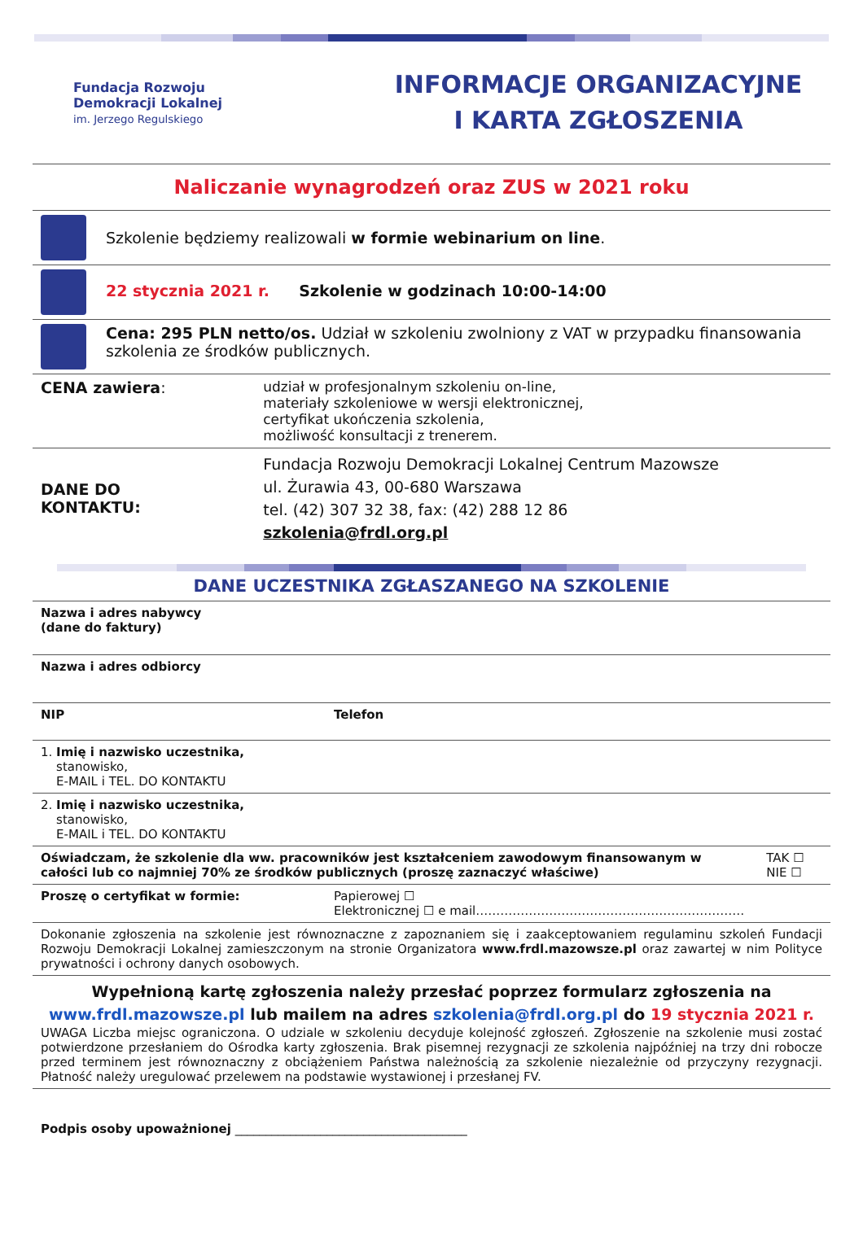Fundacja Rozwoju
Demokracji Lokalnej
im. Jerzego Regulskiego
INFORMACJE ORGANIZACYJNE
I KARTA ZGŁOSZENIA
Naliczanie wynagrodzeń oraz ZUS w 2021 roku
| | Szkolenie będziemy realizowali w formie webinarium on line . | |
| | 22 stycznia 2021 r. Szkolenie w godzinach 10:00-14:00 | |
| | Cena: 295 PLN netto/os. Udział w szkoleniu zwolniony z VAT w przypadku finansowania szkolenia ze środków publicznych. | |
| CENA zawiera : | | udział w profesjonalnym szkoleniu on-line, materiały szkoleniowe w wersji elektronicznej, certyfikat ukończenia szkolenia, możliwość konsultacji z trenerem. |
| DANE DO KONTAKTU: | | Fundacja Rozwoju Demokracji Lokalnej Centrum Mazowsze ul. Żurawia 43, 00-680 Warszawa tel. (42) 307 32 38, fax: (42) 288 12 86 szkolenia@frdl.org.pl |
DANE UCZESTNIKA ZGŁASZANEGO NA SZKOLENIE
| Nazwa i adres nabywcy (dane do faktury) | | |
| Nazwa i adres odbiorcy | | |
| NIP | Telefon | |
| 1. Imię i nazwisko uczestnika, stanowisko, E-MAIL i TEL. DO KONTAKTU | | |
| 2. Imię i nazwisko uczestnika, stanowisko, E-MAIL i TEL. DO KONTAKTU | | |
| Oświadczam, że szkolenie dla ww. pracowników jest kształceniem zawodowym finansowanym w całości lub co najmniej 70% ze środków publicznych (proszę zaznaczyć właściwe) | | TAK ☐ NIE ☐ |
| Proszę o certyfikat w formie: | Papierowej ☐ Elektronicznej ☐ e mail………………………………………………………… | |
| Dokonanie zgłoszenia na szkolenie jest równoznaczne z zapoznaniem się i zaakceptowaniem regulaminu szkoleń Fundacji Rozwoju Demokracji Lokalnej zamieszczonym na stronie Organizatora www.frdl.mazowsze.pl oraz zawartej w nim Polityce prywatności i ochrony danych osobowych. | | |
| Wypełnioną kartę zgłoszenia należy przesłać poprzez formularz zgłoszenia na www.frdl.mazowsze.pl lub mailem na adres szkolenia@frdl.org.pl do 19 stycznia 2021 r. UWAGA Liczba miejsc ograniczona. O udziale w szkoleniu decyduje kolejność zgłoszeń. Zgłoszenie na szkolenie musi zostać potwierdzone przesłaniem do Ośrodka karty zgłoszenia. Brak pisemnej rezygnacji ze szkolenia najpóźniej na trzy dni robocze przed terminem jest równoznaczny z obciążeniem Państwa należnością za szkolenie niezależnie od przyczyny rezygnacji. Płatność należy uregulować przelewem na podstawie wystawionej i przesłanej FV. | | |
| Podpis osoby upoważnionej ______________________________________ | | |